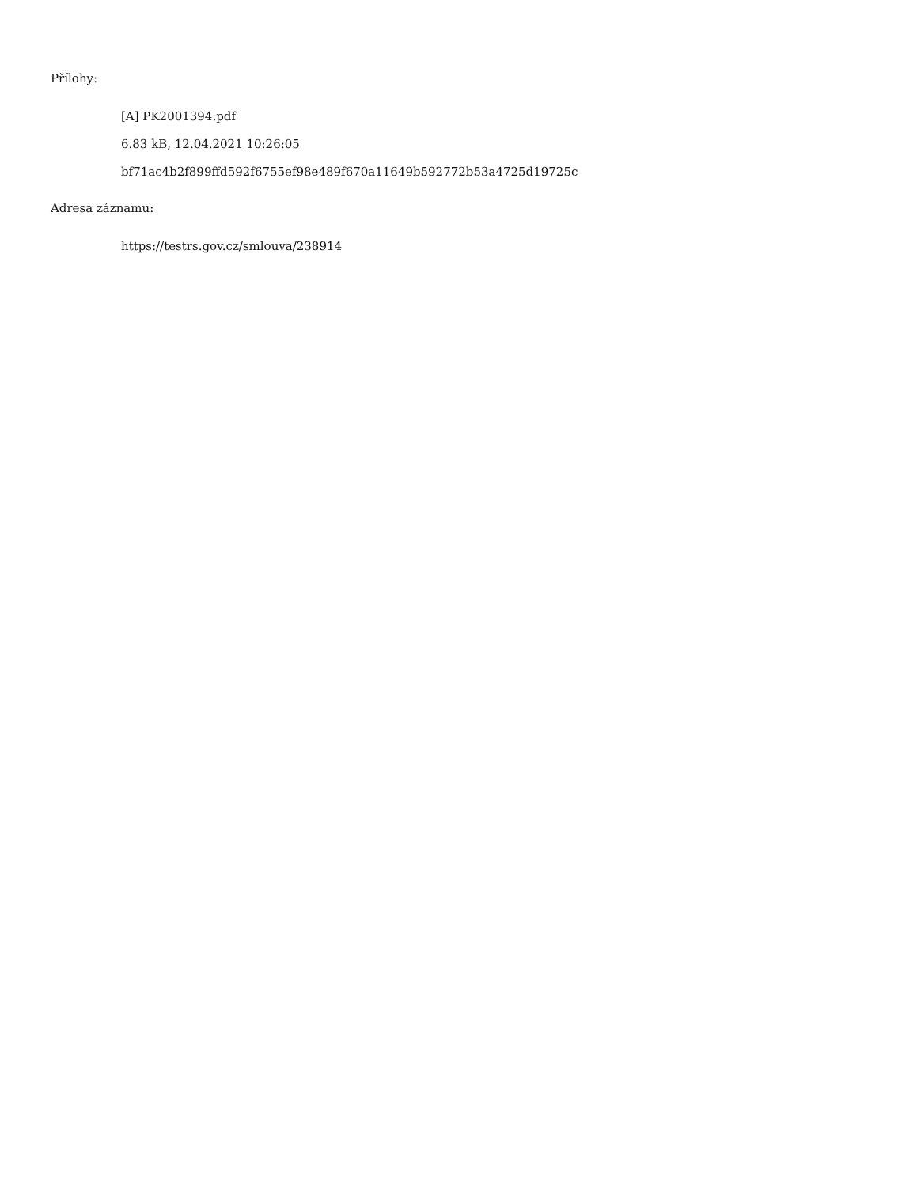Přílohy:
[A] PK2001394.pdf
6.83 kB, 12.04.2021 10:26:05
bf71ac4b2f899ffd592f6755ef98e489f670a11649b592772b53a4725d19725c
Adresa záznamu:
https://testrs.gov.cz/smlouva/238914